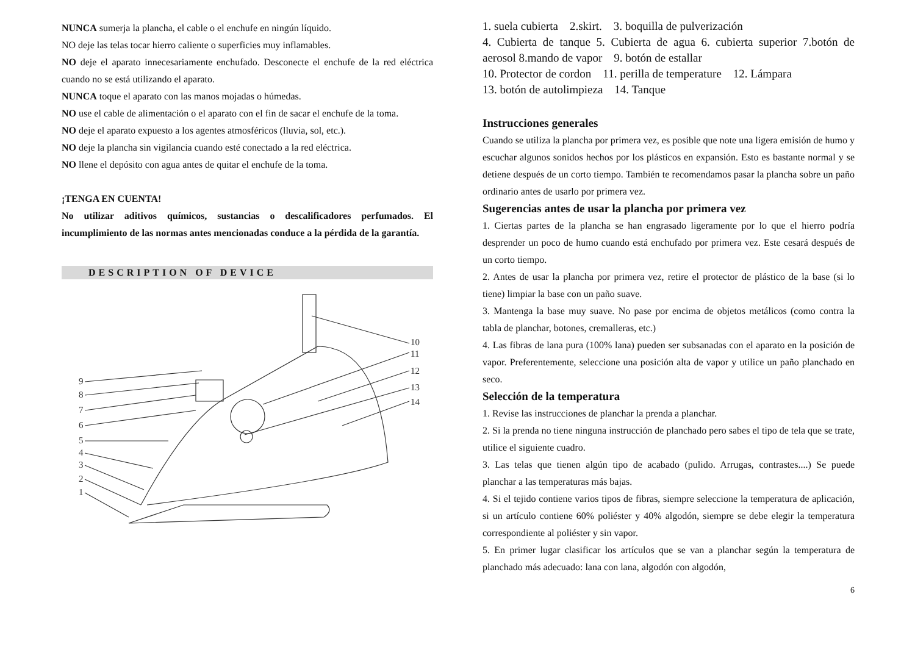NUNCA sumerja la plancha, el cable o el enchufe en ningún líquido.
NO deje las telas tocar hierro caliente o superficies muy inflamables.
NO deje el aparato innecesariamente enchufado. Desconecte el enchufe de la red eléctrica cuando no se está utilizando el aparato.
NUNCA toque el aparato con las manos mojadas o húmedas.
NO use el cable de alimentación o el aparato con el fin de sacar el enchufe de la toma.
NO deje el aparato expuesto a los agentes atmosféricos (lluvia, sol, etc.).
NO deje la plancha sin vigilancia cuando esté conectado a la red eléctrica.
NO llene el depósito con agua antes de quitar el enchufe de la toma.
¡TENGA EN CUENTA!
No utilizar aditivos químicos, sustancias o descalificadores perfumados. El incumplimiento de las normas antes mencionadas conduce a la pérdida de la garantía.
DESCRIPTION OF DEVICE
9
8
7
6
5
4
3
2
1
10
11
12
13
14
1. suela cubierta 2.skirt. 3. boquilla de pulverización
4. Cubierta de tanque 5. Cubierta de agua 6. cubierta superior 7.botón de aerosol 8.mando de vapor 9. botón de estallar
10. Protector de cordon 11. perilla de temperature 12. Lámpara
13. botón de autolimpieza 14. Tanque
Instrucciones generales
Cuando se utiliza la plancha por primera vez, es posible que note una ligera emisión de humo y escuchar algunos sonidos hechos por los plásticos en expansión. Esto es bastante normal y se detiene después de un corto tiempo. También te recomendamos pasar la plancha sobre un paño ordinario antes de usarlo por primera vez.
Sugerencias antes de usar la plancha por primera vez
1. Ciertas partes de la plancha se han engrasado ligeramente por lo que el hierro podría desprender un poco de humo cuando está enchufado por primera vez. Este cesará después de un corto tiempo.
2. Antes de usar la plancha por primera vez, retire el protector de plástico de la base (si lo tiene) limpiar la base con un paño suave.
3. Mantenga la base muy suave. No pase por encima de objetos metálicos (como contra la tabla de planchar, botones, cremalleras, etc.)
4. Las fibras de lana pura (100% lana) pueden ser subsanadas con el aparato en la posición de vapor. Preferentemente, seleccione una posición alta de vapor y utilice un paño planchado en seco.
Selección de la temperatura
1. Revise las instrucciones de planchar la prenda a planchar.
2. Si la prenda no tiene ninguna instrucción de planchado pero sabes el tipo de tela que se trate, utilice el siguiente cuadro.
3. Las telas que tienen algún tipo de acabado (pulido. Arrugas, contrastes....) Se puede planchar a las temperaturas más bajas.
4. Si el tejido contiene varios tipos de fibras, siempre seleccione la temperatura de aplicación, si un artículo contiene 60% poliéster y 40% algodón, siempre se debe elegir la temperatura correspondiente al poliéster y sin vapor.
5. En primer lugar clasificar los artículos que se van a planchar según la temperatura de planchado más adecuado: lana con lana, algodón con algodón,
6